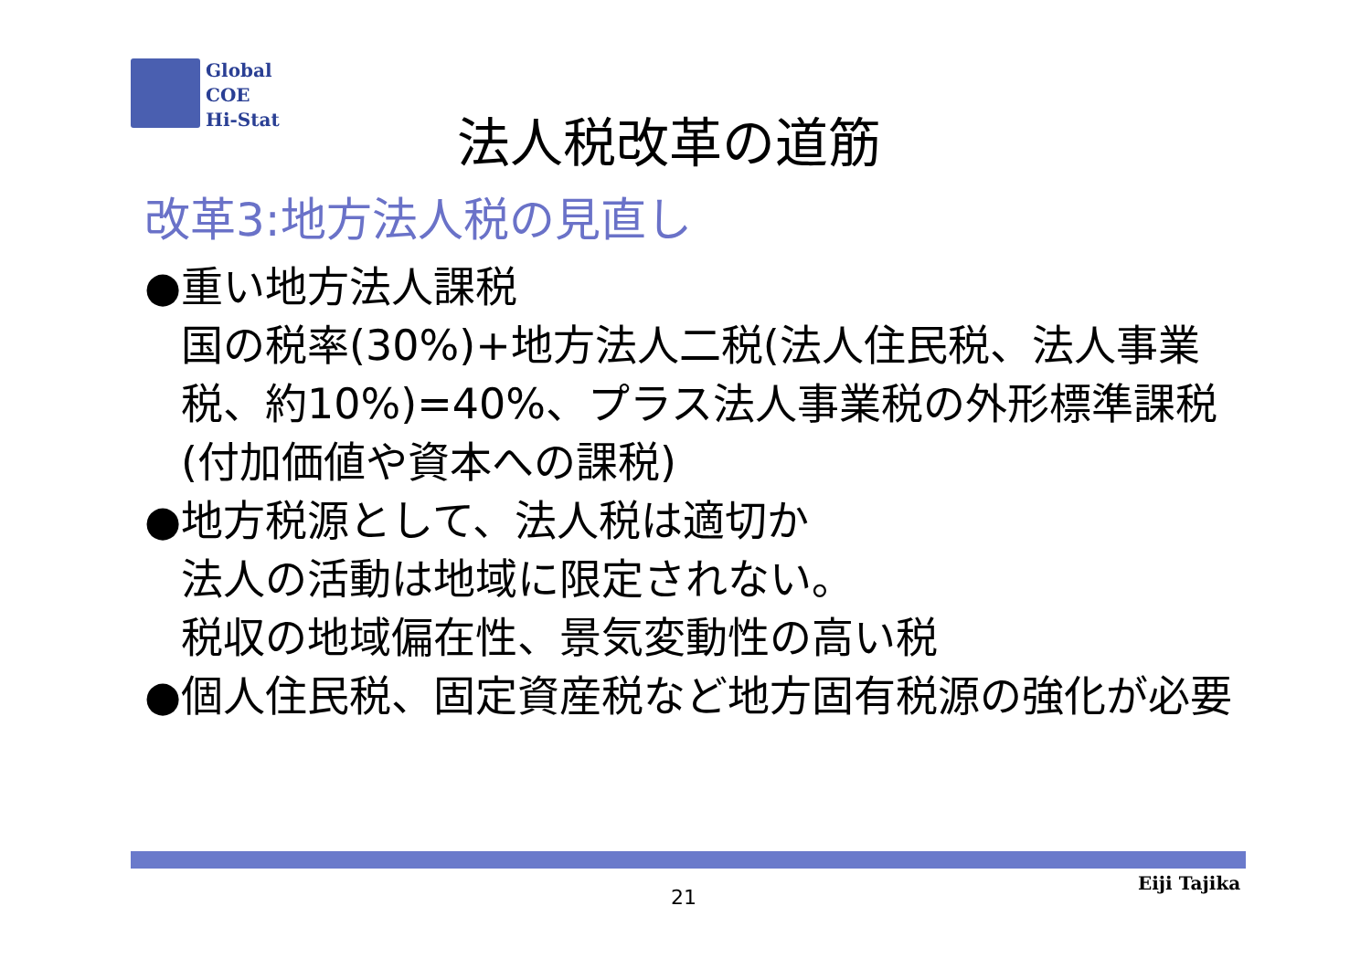Global
COE
Hi-Stat
法人税改革の道筋
改革3:地方法人税の見直し
●重い地方法人課税
国の税率(30%)+地方法人二税(法人住民税、法人事業税、約10%)=40%、プラス法人事業税の外形標準課税(付加価値や資本への課税)
●地方税源として、法人税は適切か
法人の活動は地域に限定されない。
税収の地域偏在性、景気変動性の高い税
●個人住民税、固定資産税など地方固有税源の強化が必要
21
Eiji Tajika